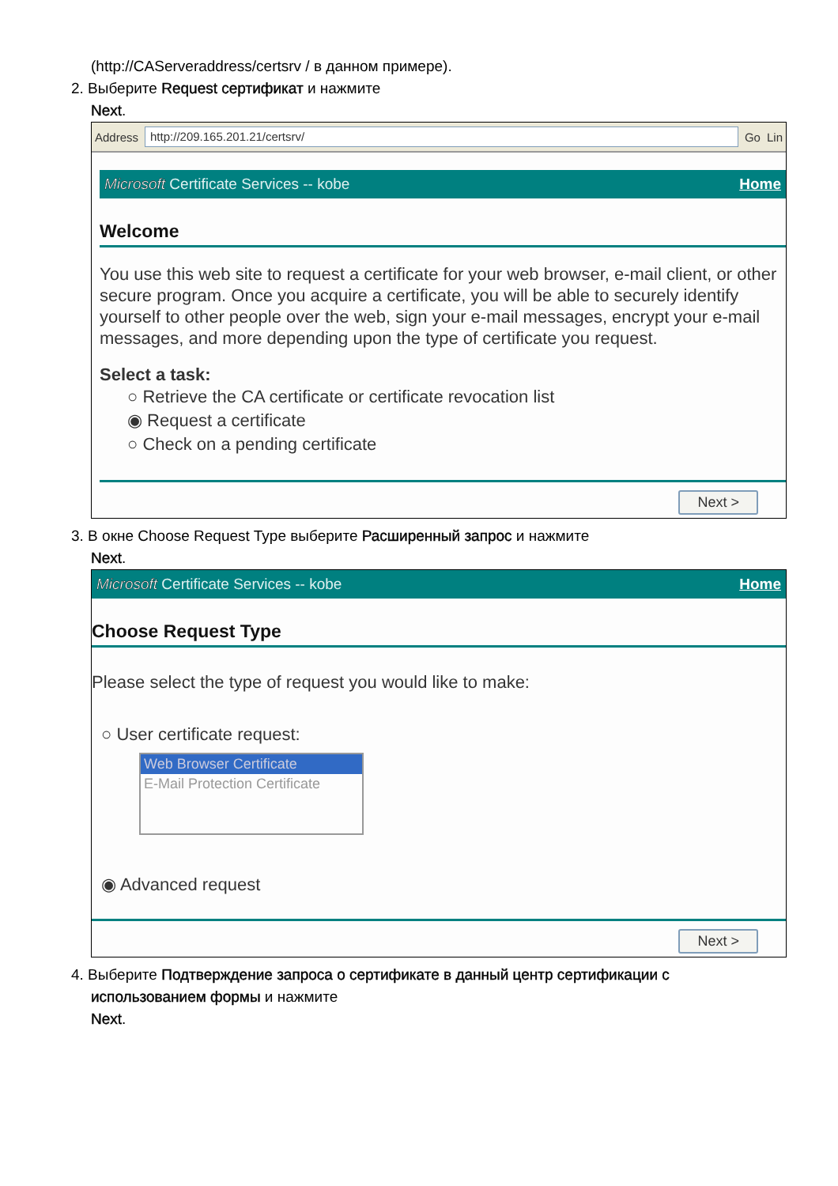(http://CAServeraddress/certsrv / в данном примере).
2. Выберите Request сертификат и нажмите
Next.
Address http://209.165.201.21/certsrv/ Go Lin
Microsoft Certificate Services -- kobe Home
Welcome
You use this web site to request a certificate for your web browser, e-mail client, or other secure program. Once you acquire a certificate, you will be able to securely identify yourself to other people over the web, sign your e-mail messages, encrypt your e-mail messages, and more depending upon the type of certificate you request.
Select a task:
○ Retrieve the CA certificate or certificate revocation list
◉ Request a certificate
○ Check on a pending certificate
Next >
3. В окне Choose Request Type выберите Расширенный запрос и нажмите
Next.
Microsoft Certificate Services -- kobe Home
Choose Request Type
Please select the type of request you would like to make:
○ User certificate request:
Web Browser Certificate
E-Mail Protection Certificate
◉ Advanced request
Next >
4. Выберите Подтверждение запроса о сертификате в данный центр сертификации с
использованием формы и нажмите
Next.